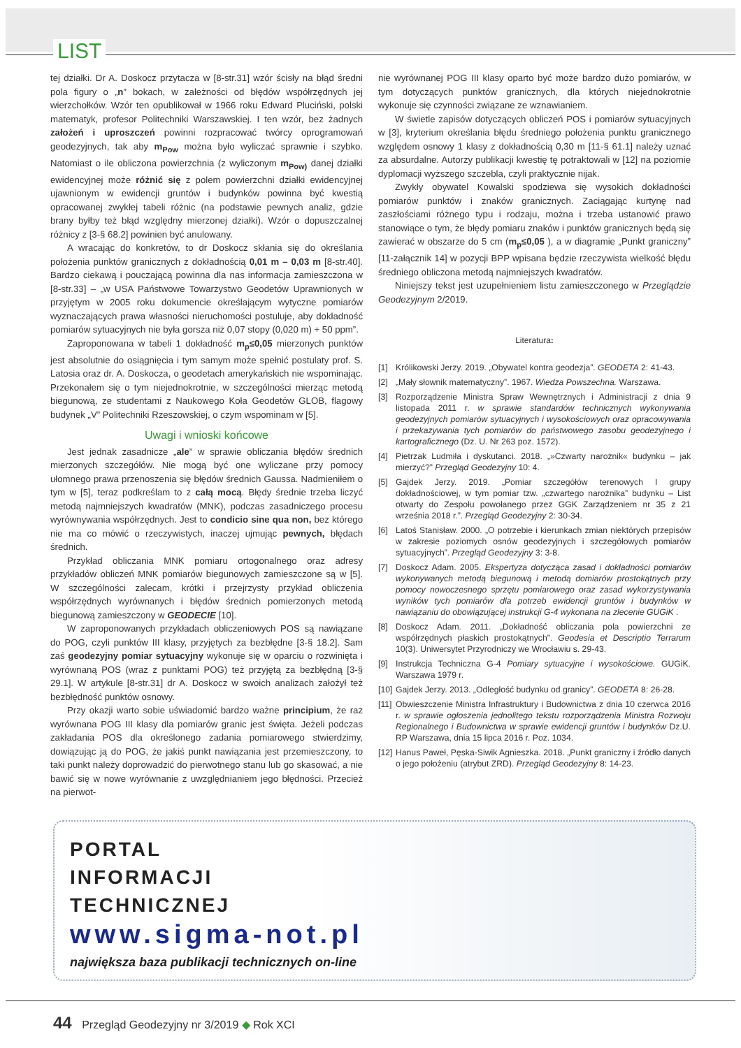LIST
tej działki. Dr A. Doskocz przytacza w [8-str.31] wzór ścisły na błąd średni pola figury o „n” bokach, w zależności od błędów współrzędnych jej wierzchołków. Wzór ten opublikował w 1966 roku Edward Pluciński, polski matematyk, profesor Politechniki Warszawskiej. I ten wzór, bez żadnych założeń i uproszczeń powinni rozpracować twórcy oprogramowań geodezyjnych, tak aby m<sub>Pow</sub> można było wyliczać sprawnie i szybko. Natomiast o ile obliczona powierzchnia (z wyliczonym m<sub>Pow)</sub> danej działki ewidencyjnej może różnić się z polem powierzchni działki ewidencyjnej ujawnionym w ewidencji gruntów i budynków powinna być kwestią opracowanej zwykłej tabeli różnic (na podstawie pewnych analiz, gdzie brany byłby też błąd względny mierzonej działki). Wzór o dopuszczalnej różnicy z [3-§ 68.2] powinien być anulowany.
A wracając do konkretów, to dr Doskocz skłania się do określania położenia punktów granicznych z dokładnością 0,01 m – 0,03 m [8-str.40]. Bardzo ciekawą i pouczającą powinna dla nas informacja zamieszczona w [8-str.33] – „w USA Państwowe Towarzystwo Geodetów Uprawnionych w przyjętym w 2005 roku dokumencie określającym wytyczne pomiarów wyznaczających prawa własności nieruchomości postuluje, aby dokładność pomiarów sytuacyjnych nie była gorsza niż 0,07 stopy (0,020 m) + 50 ppm”.
Zaproponowana w tabeli 1 dokładność m<sub>p</sub>≤0,05 mierzonych punktów jest absolutnie do osiągnięcia i tym samym może spełnić postulaty prof. S. Latosia oraz dr. A. Doskocza, o geodetach amerykańskich nie wspominając. Przekonałem się o tym niejednokrotnie, w szczególności mierząc metodą biegunową, ze studentami z Naukowego Koła Geodetów GLOB, flagowy budynek „V” Politechniki Rzeszowskiej, o czym wspominam w [5].
Uwagi i wnioski końcowe
Jest jednak zasadnicze „ale” w sprawie obliczania błędów średnich mierzonych szczegółów. Nie mogą być one wyliczane przy pomocy ułomnego prawa przenoszenia się błędów średnich Gaussa. Nadmieniłem o tym w [5], teraz podkreślam to z całą mocą. Błędy średnie trzeba liczyć metodą najmniejszych kwadratów (MNK), podczas zasadniczego procesu wyrównywania współrzędnych. Jest to condicio sine qua non, bez którego nie ma co mówić o rzeczywistych, inaczej ujmując pewnych, błędach średnich.
Przykład obliczania MNK pomiaru ortogonalnego oraz adresy przykładów obliczeń MNK pomiarów biegunowych zamieszczone są w [5]. W szczególności zalecam, krótki i przejrzysty przykład obliczenia współrzędnych wyrównanych i błędów średnich pomierzonych metodą biegunową zamieszczony w GEODECIE [10].
W zaproponowanych przykładach obliczeniowych POS są nawiązane do POG, czyli punktów III klasy, przyjętych za bezbłędne [3-§ 18.2]. Sam zaś geodezyjny pomiar sytuacyjny wykonuje się w oparciu o rozwinięta i wyrównaną POS (wraz z punktami POG) też przyjętą za bezbłędną [3-§ 29.1]. W artykule [8-str.31] dr A. Doskocz w swoich analizach założył też bezbłędność punktów osnowy.
Przy okazji warto sobie uświadomić bardzo ważne principium, że raz wyrównana POG III klasy dla pomiarów granic jest święta. Jeżeli podczas zakładania POS dla określonego zadania pomiarowego stwierdzimy, dowiązując ją do POG, że jakiś punkt nawiązania jest przemieszczony, to taki punkt należy doprowadzić do pierwotnego stanu lub go skasować, a nie bawić się w nowe wyrównanie z uwzględnianiem jego błędności. Przecież na pierwot-
nie wyrównanej POG III klasy oparto być może bardzo dużo pomiarów, w tym dotyczących punktów granicznych, dla których niejednokrotnie wykonuje się czynności związane ze wznawianiem.
W świetle zapisów dotyczących obliczeń POS i pomiarów sytuacyjnych w [3], kryterium określania błędu średniego położenia punktu granicznego względem osnowy 1 klasy z dokładnością 0,30 m [11-§ 61.1] należy uznać za absurdalne. Autorzy publikacji kwestię tę potraktowali w [12] na poziomie dyplomacji wyższego szczebla, czyli praktycznie nijak.
Zwykły obywatel Kowalski spodziewa się wysokich dokładności pomiarów punktów i znaków granicznych. Zaciągając kurtynę nad zaszłościami różnego typu i rodzaju, można i trzeba ustanowić prawo stanowiące o tym, że błędy pomiaru znaków i punktów granicznych będą się zawierać w obszarze do 5 cm (m<sub>p</sub>≤0,05 ), a w diagramie „Punkt graniczny” [11-załącznik 14] w pozycji BPP wpisana będzie rzeczywista wielkość błędu średniego obliczona metodą najmniejszych kwadratów.
Niniejszy tekst jest uzupełnieniem listu zamieszczonego w Przeglądzie Geodezyjnym 2/2019.
Literatura:
[1] Królikowski Jerzy. 2019. „Obywatel kontra geodezja”. GEODETA 2: 41-43.
[2] „Mały słownik matematyczny”. 1967. Wiedza Powszechna. Warszawa.
[3] Rozporządzenie Ministra Spraw Wewnętrznych i Administracji z dnia 9 listopada 2011 r. w sprawie standardów technicznych wykonywania geodezyjnych pomiarów sytuacyjnych i wysokościowych oraz opracowywania i przekazywania tych pomiarów do państwowego zasobu geodezyjnego i kartograficznego (Dz. U. Nr 263 poz. 1572).
[4] Pietrzak Ludmiła i dyskutanci. 2018. „»Czwarty narożnik« budynku – jak mierzyć?” Przegląd Geodezyjny 10: 4.
[5] Gajdek Jerzy. 2019. „Pomiar szczegółów terenowych I grupy dokładnościowej, w tym pomiar tzw. „czwartego narożnika” budynku – List otwarty do Zespołu powołanego przez GGK Zarządzeniem nr 35 z 21 września 2018 r.”. Przegląd Geodezyjny 2: 30-34.
[6] Latoś Stanisław. 2000. „O potrzebie i kierunkach zmian niektórych przepisów w zakresie poziomych osnów geodezyjnych i szczegółowych pomiarów sytuacyjnych”. Przegląd Geodezyjny 3: 3-8.
[7] Doskocz Adam. 2005. Ekspertyza dotycząca zasad i dokładności pomiarów wykonywanych metodą biegunową i metodą domiarów prostokątnych przy pomocy nowoczesnego sprzętu pomiarowego oraz zasad wykorzystywania wyników tych pomiarów dla potrzeb ewidencji gruntów i budynków w nawiązaniu do obowiązującej instrukcji G-4 wykonana na zlecenie GUGiK .
[8] Doskocz Adam. 2011. „Dokładność obliczania pola powierzchni ze współrzędnych płaskich prostokątnych”. Geodesia et Descriptio Terrarum 10(3). Uniwersytet Przyrodniczy we Wrocławiu s. 29-43.
[9] Instrukcja Techniczna G-4 Pomiary sytuacyjne i wysokościowe. GUGiK. Warszawa 1979 r.
[10] Gajdek Jerzy. 2013. „Odległość budynku od granicy”. GEODETA 8: 26-28.
[11] Obwieszczenie Ministra Infrastruktury i Budownictwa z dnia 10 czerwca 2016 r. w sprawie ogłoszenia jednolitego tekstu rozporządzenia Ministra Rozwoju Regionalnego i Budownictwa w sprawie ewidencji gruntów i budynków Dz.U. RP Warszawa, dnia 15 lipca 2016 r. Poz. 1034.
[12] Hanus Paweł, Pęska-Siwik Agnieszka. 2018. „Punkt graniczny i źródło danych o jego położeniu (atrybut ZRD). Przegląd Geodezyjny 8: 14-23.
PORTAL
INFORMACJI
TECHNICZNEJ
www.sigma-not.pl
największa baza publikacji technicznych on-line
44 Przegląd Geodezyjny nr 3/2019 ◆ Rok XCI